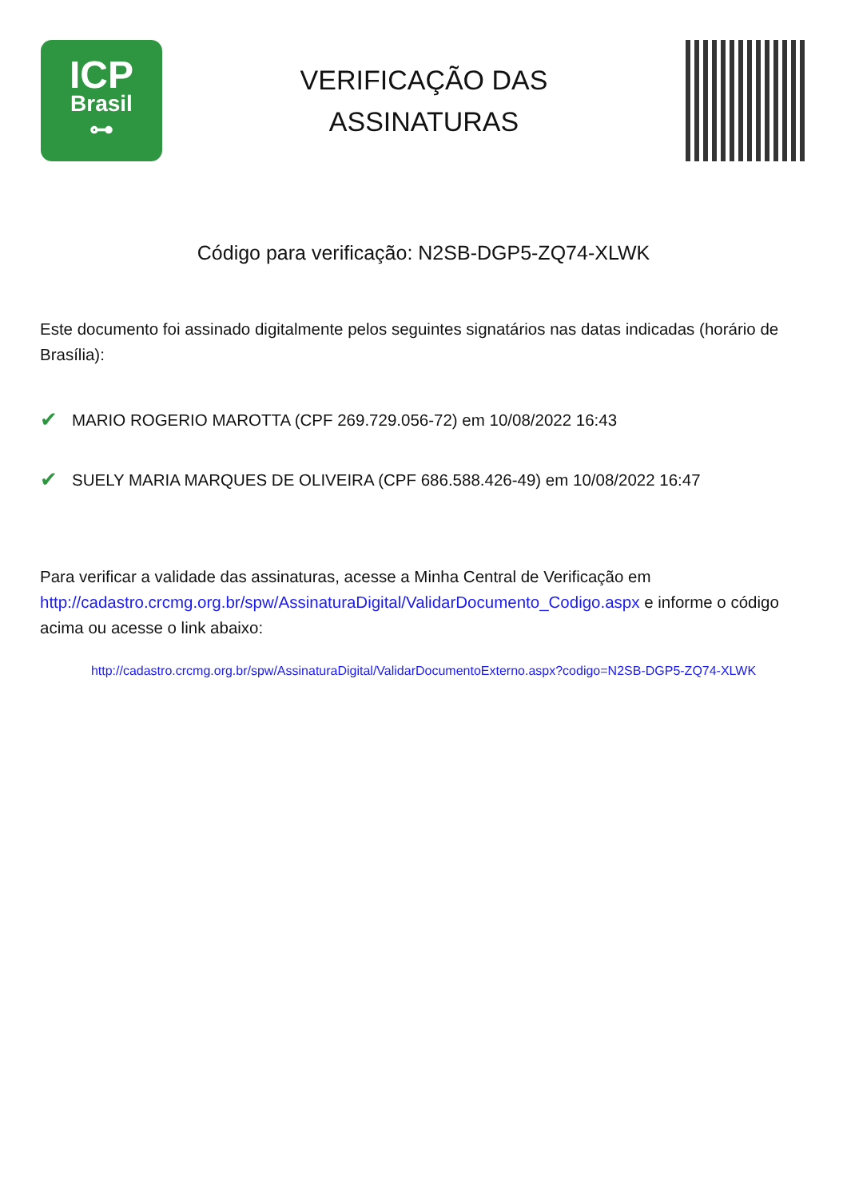ICP
Brasil
⊶
VERIFICAÇÃO DAS
ASSINATURAS
Código para verificação: N2SB-DGP5-ZQ74-XLWK
Este documento foi assinado digitalmente pelos seguintes signatários nas datas indicadas (horário de Brasília):
✔ MARIO ROGERIO MAROTTA (CPF 269.729.056-72) em 10/08/2022 16:43
✔ SUELY MARIA MARQUES DE OLIVEIRA (CPF 686.588.426-49) em 10/08/2022 16:47
Para verificar a validade das assinaturas, acesse a Minha Central de Verificação em http://cadastro.crcmg.org.br/spw/AssinaturaDigital/ValidarDocumento_Codigo.aspx e informe o código acima ou acesse o link abaixo:
http://cadastro.crcmg.org.br/spw/AssinaturaDigital/ValidarDocumentoExterno.aspx?codigo=N2SB-DGP5-ZQ74-XLWK